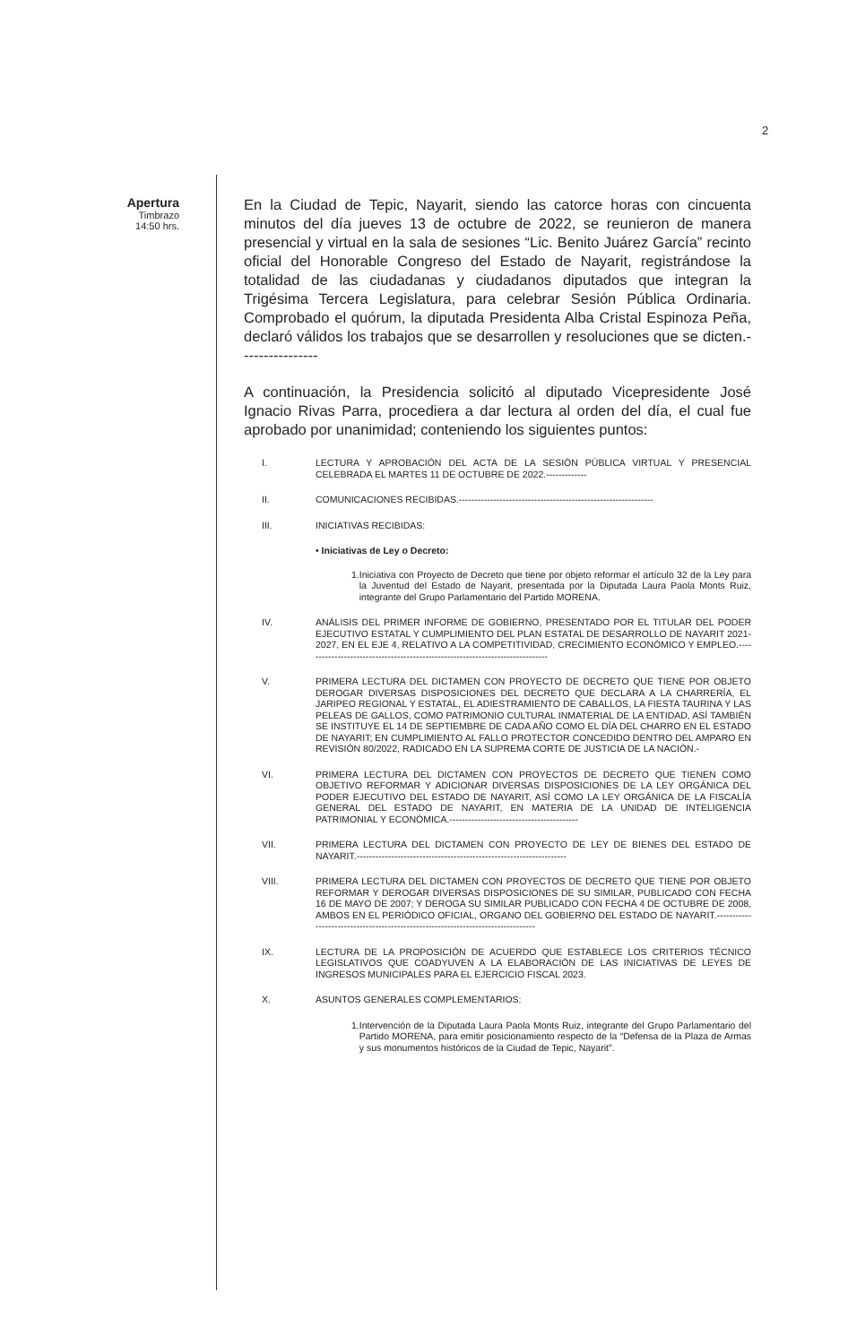2
Apertura
Timbrazo
14:50 hrs.
En la Ciudad de Tepic, Nayarit, siendo las catorce horas con cincuenta minutos del día jueves 13 de octubre de 2022, se reunieron de manera presencial y virtual en la sala de sesiones “Lic. Benito Juárez García” recinto oficial del Honorable Congreso del Estado de Nayarit, registrándose la totalidad de las ciudadanas y ciudadanos diputados que integran la Trigésima Tercera Legislatura, para celebrar Sesión Pública Ordinaria. Comprobado el quórum, la diputada Presidenta Alba Cristal Espinoza Peña, declaró válidos los trabajos que se desarrollen y resoluciones que se dicten.----------------
A continuación, la Presidencia solicitó al diputado Vicepresidente José Ignacio Rivas Parra, procediera a dar lectura al orden del día, el cual fue aprobado por unanimidad; conteniendo los siguientes puntos:
I. LECTURA Y APROBACIÓN DEL ACTA DE LA SESIÓN PÚBLICA VIRTUAL Y PRESENCIAL CELEBRADA EL MARTES 11 DE OCTUBRE DE 2022.-------------
II. COMUNICACIONES RECIBIDAS.--------------------------------------------------------------
III. INICIATIVAS RECIBIDAS:
• Iniciativas de Ley o Decreto:
1. Iniciativa con Proyecto de Decreto que tiene por objeto reformar el artículo 32 de la Ley para la Juventud del Estado de Nayarit, presentada por la Diputada Laura Paola Monts Ruiz, integrante del Grupo Parlamentario del Partido MORENA.
IV. ANÁLISIS DEL PRIMER INFORME DE GOBIERNO, PRESENTADO POR EL TITULAR DEL PODER EJECUTIVO ESTATAL Y CUMPLIMIENTO DEL PLAN ESTATAL DE DESARROLLO DE NAYARIT 2021-2027, EN EL EJE 4, RELATIVO A LA COMPETITIVIDAD, CRECIMIENTO ECONÓMICO Y EMPLEO.------------------------------------------------------------------------------
V. PRIMERA LECTURA DEL DICTAMEN CON PROYECTO DE DECRETO QUE TIENE POR OBJETO DEROGAR DIVERSAS DISPOSICIONES DEL DECRETO QUE DECLARA A LA CHARRERÍA, EL JARIPEO REGIONAL Y ESTATAL, EL ADIESTRAMIENTO DE CABALLOS, LA FIESTA TAURINA Y LAS PELEAS DE GALLOS, COMO PATRIMONIO CULTURAL INMATERIAL DE LA ENTIDAD, ASÍ TAMBIÉN SE INSTITUYE EL 14 DE SEPTIEMBRE DE CADA AÑO COMO EL DÍA DEL CHARRO EN EL ESTADO DE NAYARIT; EN CUMPLIMIENTO AL FALLO PROTECTOR CONCEDIDO DENTRO DEL AMPARO EN REVISIÓN 80/2022, RADICADO EN LA SUPREMA CORTE DE JUSTICIA DE LA NACIÓN.-
VI. PRIMERA LECTURA DEL DICTAMEN CON PROYECTOS DE DECRETO QUE TIENEN COMO OBJETIVO REFORMAR Y ADICIONAR DIVERSAS DISPOSICIONES DE LA LEY ORGÁNICA DEL PODER EJECUTIVO DEL ESTADO DE NAYARIT, ASÍ COMO LA LEY ORGÁNICA DE LA FISCALÍA GENERAL DEL ESTADO DE NAYARIT, EN MATERIA DE LA UNIDAD DE INTELIGENCIA PATRIMONIAL Y ECONÓMICA.-----------------------------------------
VII. PRIMERA LECTURA DEL DICTAMEN CON PROYECTO DE LEY DE BIENES DEL ESTADO DE NAYARIT.-------------------------------------------------------------------
VIII. PRIMERA LECTURA DEL DICTAMEN CON PROYECTOS DE DECRETO QUE TIENE POR OBJETO REFORMAR Y DEROGAR DIVERSAS DISPOSICIONES DE SU SIMILAR, PUBLICADO CON FECHA 16 DE MAYO DE 2007; Y DEROGA SU SIMILAR PUBLICADO CON FECHA 4 DE OCTUBRE DE 2008, AMBOS EN EL PERIÓDICO OFICIAL, ORGANO DEL GOBIERNO DEL ESTADO DE NAYARIT.---------------------------------------------------------------------------------
IX. LECTURA DE LA PROPOSICIÓN DE ACUERDO QUE ESTABLECE LOS CRITERIOS TÉCNICO LEGISLATIVOS QUE COADYUVEN A LA ELABORACIÓN DE LAS INICIATIVAS DE LEYES DE INGRESOS MUNICIPALES PARA EL EJERCICIO FISCAL 2023.
X. ASUNTOS GENERALES COMPLEMENTARIOS:
1. Intervención de la Diputada Laura Paola Monts Ruiz, integrante del Grupo Parlamentario del Partido MORENA, para emitir posicionamiento respecto de la “Defensa de la Plaza de Armas y sus monumentos históricos de la Ciudad de Tepic, Nayarit”.